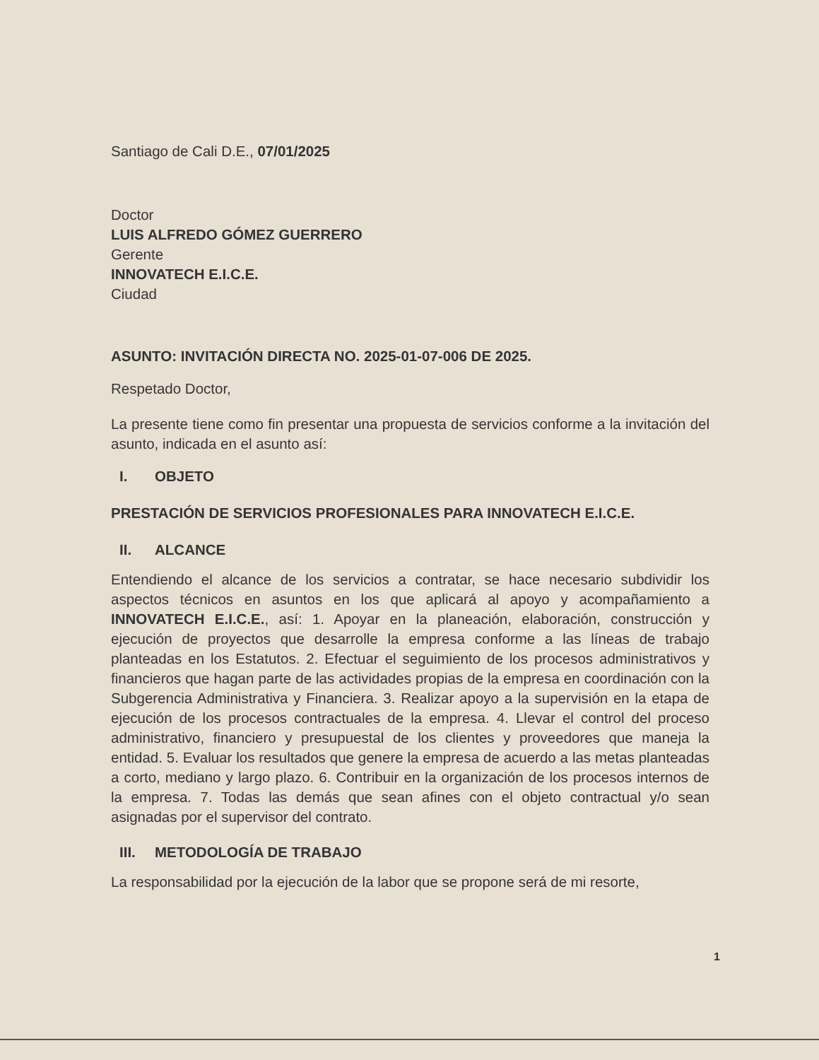Santiago de Cali D.E., 07/01/2025
Doctor
LUIS ALFREDO GÓMEZ GUERRERO
Gerente
INNOVATECH E.I.C.E.
Ciudad
ASUNTO: INVITACIÓN DIRECTA NO. 2025-01-07-006 DE 2025.
Respetado Doctor,
La presente tiene como fin presentar una propuesta de servicios conforme a la invitación del asunto, indicada en el asunto así:
I. OBJETO
PRESTACIÓN DE SERVICIOS PROFESIONALES PARA INNOVATECH E.I.C.E.
II. ALCANCE
Entendiendo el alcance de los servicios a contratar, se hace necesario subdividir los aspectos técnicos en asuntos en los que aplicará al apoyo y acompañamiento a INNOVATECH E.I.C.E., así: 1. Apoyar en la planeación, elaboración, construcción y ejecución de proyectos que desarrolle la empresa conforme a las líneas de trabajo planteadas en los Estatutos. 2. Efectuar el seguimiento de los procesos administrativos y financieros que hagan parte de las actividades propias de la empresa en coordinación con la Subgerencia Administrativa y Financiera. 3. Realizar apoyo a la supervisión en la etapa de ejecución de los procesos contractuales de la empresa. 4. Llevar el control del proceso administrativo, financiero y presupuestal de los clientes y proveedores que maneja la entidad. 5. Evaluar los resultados que genere la empresa de acuerdo a las metas planteadas a corto, mediano y largo plazo. 6. Contribuir en la organización de los procesos internos de la empresa. 7. Todas las demás que sean afines con el objeto contractual y/o sean asignadas por el supervisor del contrato.
III. METODOLOGÍA DE TRABAJO
La responsabilidad por la ejecución de la labor que se propone será de mi resorte,
1